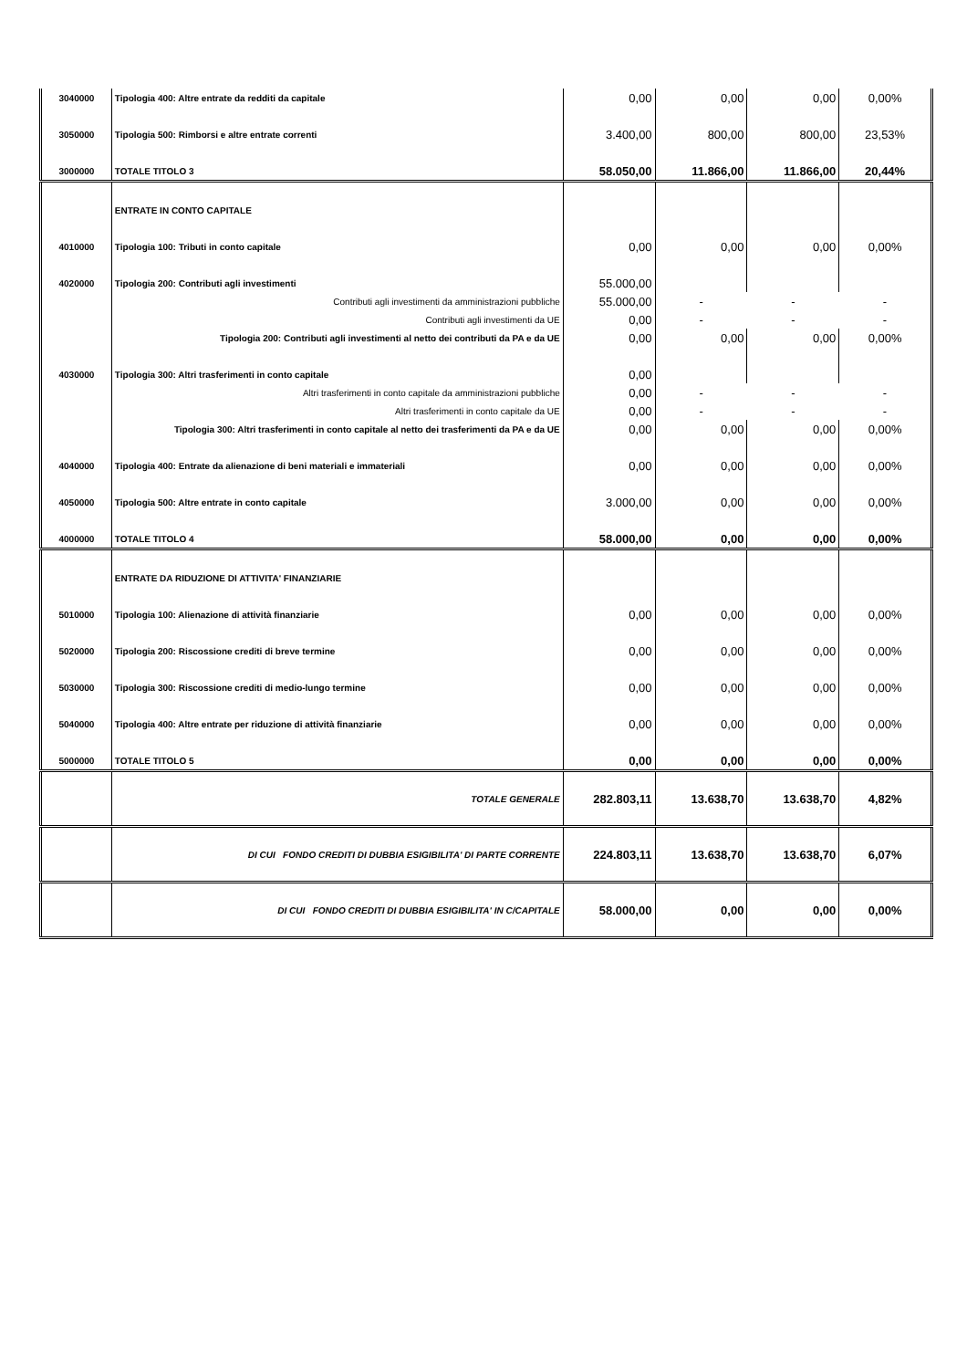| 3040000 | Tipologia 400: Altre entrate da redditi da capitale | 0,00 | 0,00 | 0,00 | 0,00% |
| 3050000 | Tipologia 500: Rimborsi e altre entrate correnti | 3.400,00 | 800,00 | 800,00 | 23,53% |
| 3000000 | TOTALE TITOLO 3 | 58.050,00 | 11.866,00 | 11.866,00 | 20,44% |
| | ENTRATE IN CONTO CAPITALE | | | | |
| 4010000 | Tipologia 100: Tributi in conto capitale | 0,00 | 0,00 | 0,00 | 0,00% |
| 4020000 | Tipologia 200: Contributi agli investimenti | 55.000,00 | | | |
| | Contributi agli investimenti da amministrazioni pubbliche | 55.000,00 | - | - | - |
| | Contributi agli investimenti da UE | 0,00 | - | - | - |
| | Tipologia 200: Contributi agli investimenti al netto dei contributi da PA e da UE | 0,00 | 0,00 | 0,00 | 0,00% |
| 4030000 | Tipologia 300: Altri trasferimenti in conto capitale | 0,00 | | | |
| | Altri trasferimenti in conto capitale da amministrazioni pubbliche | 0,00 | - | - | - |
| | Altri trasferimenti in conto capitale da UE | 0,00 | - | - | - |
| | Tipologia 300: Altri trasferimenti in conto capitale al netto dei trasferimenti da PA e da UE | 0,00 | 0,00 | 0,00 | 0,00% |
| 4040000 | Tipologia 400: Entrate da alienazione di beni materiali e immateriali | 0,00 | 0,00 | 0,00 | 0,00% |
| 4050000 | Tipologia 500: Altre entrate in conto capitale | 3.000,00 | 0,00 | 0,00 | 0,00% |
| 4000000 | TOTALE TITOLO 4 | 58.000,00 | 0,00 | 0,00 | 0,00% |
| | ENTRATE DA RIDUZIONE DI ATTIVITA' FINANZIARIE | | | | |
| 5010000 | Tipologia 100: Alienazione di attività finanziarie | 0,00 | 0,00 | 0,00 | 0,00% |
| 5020000 | Tipologia 200: Riscossione crediti di breve termine | 0,00 | 0,00 | 0,00 | 0,00% |
| 5030000 | Tipologia 300: Riscossione crediti di medio-lungo termine | 0,00 | 0,00 | 0,00 | 0,00% |
| 5040000 | Tipologia 400: Altre entrate per riduzione di attività finanziarie | 0,00 | 0,00 | 0,00 | 0,00% |
| 5000000 | TOTALE TITOLO 5 | 0,00 | 0,00 | 0,00 | 0,00% |
| | TOTALE GENERALE | 282.803,11 | 13.638,70 | 13.638,70 | 4,82% |
| | DI CUI FONDO CREDITI DI DUBBIA ESIGIBILITA' DI PARTE CORRENTE | 224.803,11 | 13.638,70 | 13.638,70 | 6,07% |
| | DI CUI FONDO CREDITI DI DUBBIA ESIGIBILITA' IN C/CAPITALE | 58.000,00 | 0,00 | 0,00 | 0,00% |